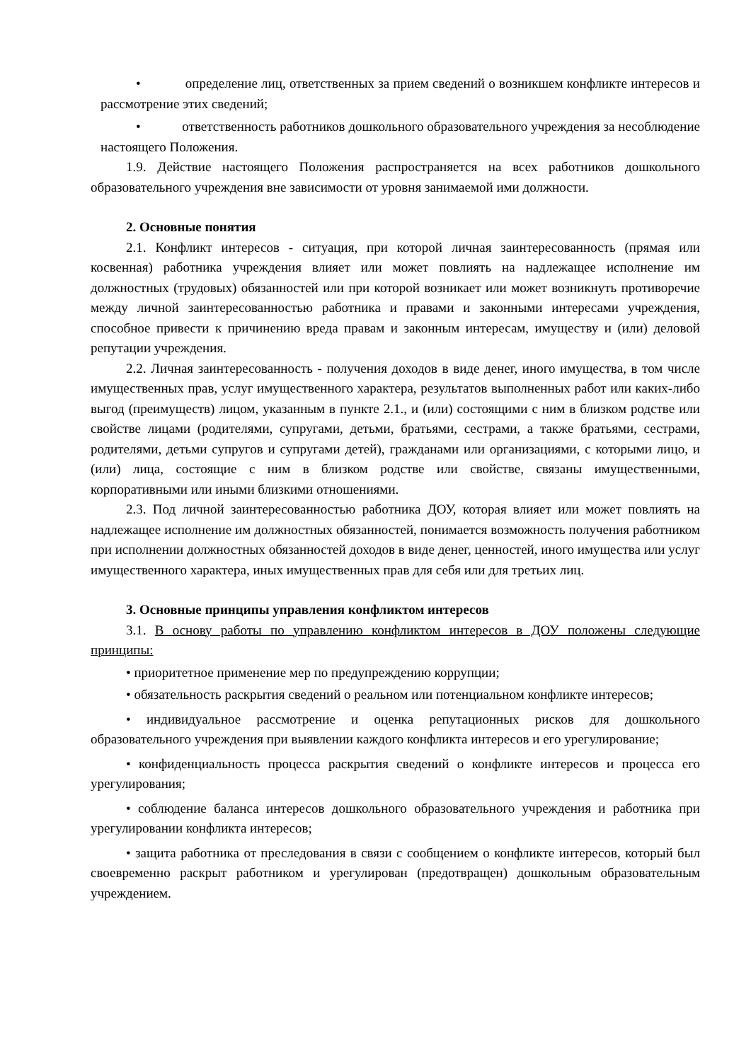• определение лиц, ответственных за прием сведений о возникшем конфликте интересов и рассмотрение этих сведений;
• ответственность работников дошкольного образовательного учреждения за несоблюдение настоящего Положения.
1.9. Действие настоящего Положения распространяется на всех работников дошкольного образовательного учреждения вне зависимости от уровня занимаемой ими должности.
2. Основные понятия
2.1. Конфликт интересов - ситуация, при которой личная заинтересованность (прямая или косвенная) работника учреждения влияет или может повлиять на надлежащее исполнение им должностных (трудовых) обязанностей или при которой возникает или может возникнуть противоречие между личной заинтересованностью работника и правами и законными интересами учреждения, способное привести к причинению вреда правам и законным интересам, имуществу и (или) деловой репутации учреждения.
2.2. Личная заинтересованность - получения доходов в виде денег, иного имущества, в том числе имущественных прав, услуг имущественного характера, результатов выполненных работ или каких-либо выгод (преимуществ) лицом, указанным в пункте 2.1., и (или) состоящими с ним в близком родстве или свойстве лицами (родителями, супругами, детьми, братьями, сестрами, а также братьями, сестрами, родителями, детьми супругов и супругами детей), гражданами или организациями, с которыми лицо, и (или) лица, состоящие с ним в близком родстве или свойстве, связаны имущественными, корпоративными или иными близкими отношениями.
2.3. Под личной заинтересованностью работника ДОУ, которая влияет или может повлиять на надлежащее исполнение им должностных обязанностей, понимается возможность получения работником при исполнении должностных обязанностей доходов в виде денег, ценностей, иного имущества или услуг имущественного характера, иных имущественных прав для себя или для третьих лиц.
3. Основные принципы управления конфликтом интересов
3.1. В основу работы по управлению конфликтом интересов в ДОУ положены следующие принципы:
• приоритетное применение мер по предупреждению коррупции;
• обязательность раскрытия сведений о реальном или потенциальном конфликте интересов;
• индивидуальное рассмотрение и оценка репутационных рисков для дошкольного образовательного учреждения при выявлении каждого конфликта интересов и его урегулирование;
• конфиденциальность процесса раскрытия сведений о конфликте интересов и процесса его урегулирования;
• соблюдение баланса интересов дошкольного образовательного учреждения и работника при урегулировании конфликта интересов;
• защита работника от преследования в связи с сообщением о конфликте интересов, который был своевременно раскрыт работником и урегулирован (предотвращен) дошкольным образовательным учреждением.